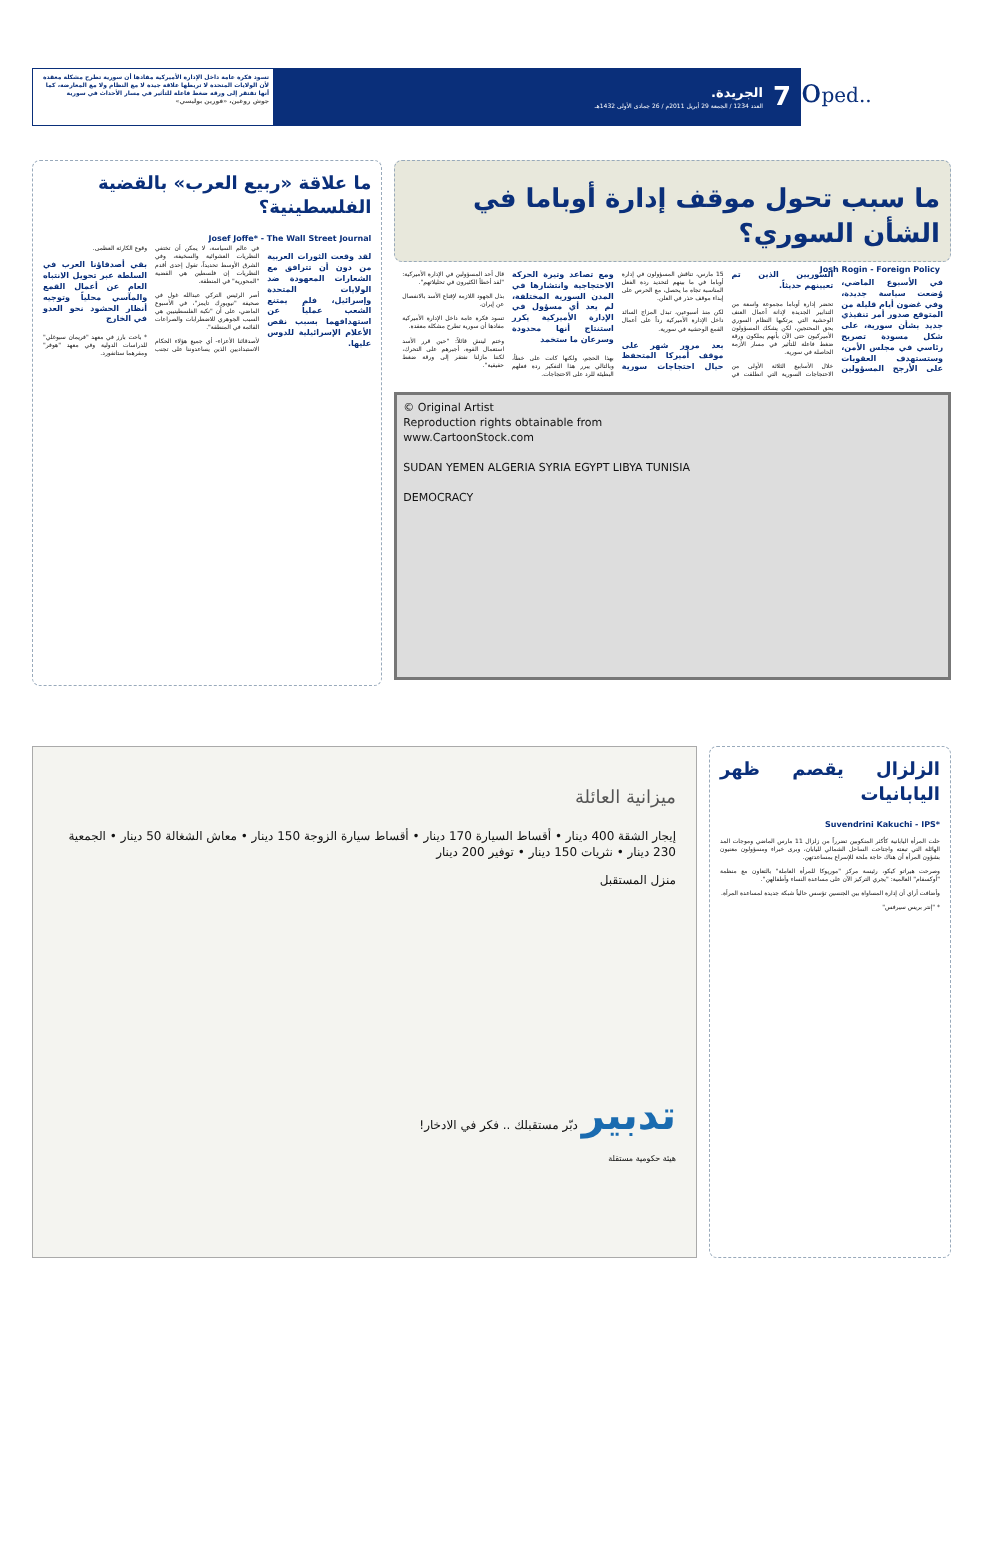oped..
7
الجريدة.
العدد 1234 / الجمعة 29 أبريل 2011م / 26 جمادى الأولى 1432هـ
تسود فكرة عامة داخل الإدارة الأميركية مفادها أن سورية تطرح مشكلة معقدة لأن الولايات المتحدة لا تربطها علاقة جيدة لا مع النظام ولا مع المعارضة، كما أنها تفتقر إلى ورقة ضغط فاعلة للتأثير في مسار الأحداث في سورية
جوش روغين، «فورين بوليسي»
ما سبب تحول موقف إدارة أوباما في الشأن السوري؟
Josh Rogin - Foreign Policy
في الأسبوع الماضي، وُضعت سياسة جديدة، وفي غضون أيام قليلة من المتوقع صدور أمر تنفيذي جديد بشأن سورية، على شكل مسودة تصريح رئاسي في مجلس الأمن، وستستهدف العقوبات على الأرجح المسؤولين السوريين الذين تم تعيينهم حديثاً.
تحضر إدارة أوباما مجموعة واسعة من التدابير الجديدة لإدانة أعمال العنف الوحشية التي يرتكبها النظام السوري بحق المحتجين، لكن يشكك المسؤولون الأميركيون حتى الآن بأنهم يملكون ورقة ضغط فاعلة للتأثير في مسار الأزمة الحاصلة في سورية.
خلال الأسابيع الثلاثة الأولى من الاحتجاجات السورية التي انطلقت في 15 مارس، تناقش المسؤولون في إدارة أوباما في ما بينهم لتحديد ردة الفعل المناسبة تجاه ما يحصل، مع الحرص على إبداء موقف حذر في العلن.
لكن منذ أسبوعين، تبدل المزاج السائد داخل الإدارة الأميركية رداً على أعمال القمع الوحشية في سورية.
بعد مرور شهر على موقف أميركا المتحفظ حيال احتجاجات سورية ومع تصاعد وتيرة الحركة الاحتجاجية وانتشارها في المدن السورية المختلفة، لم يعد أي مسؤول في الإدارة الأميركية يكرر استنتاج أنها محدودة وسرعان ما ستخمد
بهذا الحجم، ولكنها كانت على خطأ، وبالتالي يبرر هذا التفكير ردة فعلهم البطيئة للرد على الاحتجاجات.
قال أحد المسؤولين في الإدارة الأميركية: "لقد أخطأ الكثيرون في تحليلاتهم".
بذل الجهود اللازمة لإقناع الأسد بالانفصال عن إيران.
تسود فكرة عامة داخل الإدارة الأميركية مفادها أن سورية تطرح مشكلة معقدة.
وختم لينش قائلاً: "حين قرر الأسد استعمال القوة، أجبرهم على التحرك، لكننا مازلنا نفتقر إلى ورقة ضغط حقيقية".
© Original Artist
Reproduction rights obtainable from
www.CartoonStock.com
SUDAN YEMEN ALGERIA SYRIA EGYPT LIBYA TUNISIA
DEMOCRACY
ما علاقة «ربيع العرب» بالقضية الفلسطينية؟
Josef Joffe* - The Wall Street Journal
لقد وقعت الثورات العربية من دون أن تترافق مع الشعارات المعهودة ضد الولايات المتحدة وإسرائيل، فلم يمتنع الشعب عملياً عن استهدافهما بسبب نقص الأعلام الإسرائيلية للدوس عليها.
في عالم السياسة، لا يمكن أن تختفي النظريات العشوائية والسخيفة، وفي الشرق الأوسط تحديداً، تقول إحدى أقدم النظريات إن فلسطين هي القضية "المحورية" في المنطقة.
أصر الرئيس التركي عبدالله غول في صحيفة "نيويورك تايمز"، في الأسبوع الماضي، على أن "نكبة الفلسطينيين هي السبب الجوهري للاضطرابات والصراعات القائمة في المنطقة".
لأصدقائنا الأعزاء- أي جميع هؤلاء الحكام الاستبداديين الذين يساعدوننا على تجنب وقوع الكارثة العظمى.
بقي أصدقاؤنا العرب في السلطة عبر تحويل الانتباه العام عن أعمال القمع والمآسي محلياً وتوجيه أنظار الحشود نحو العدو في الخارج
* باحث بارز في معهد "فريمان سبوغلي" للدراسات الدولية وفي معهد "هوفر" ومقرهما ستانفورد.
الزلزال يقصم ظهر اليابانيات
Suvendrini Kakuchi - IPS*
حلت المرأة اليابانية كأكثر المنكوبين تضرراً من زلزال 11 مارس الماضي وموجات المد الهائلة التي تبعته واجتاحت الساحل الشمالي لليابان، وبرى خبراء ومسؤولون معنيون بشؤون المرأة أن هناك حاجة ملحة للإسراع بمساعدتهن.
وصرحت هيراتو كيكو، رئيسة مركز "موريوكا للمرأة العاملة" بالتعاون مع منظمة "أوكسفام" العالمية: "يجري التركيز الآن على مساعدة النساء وأطفالهن".
وأضافت أراي أن إدارة المساواة بين الجنسين تؤسس حالياً شبكة جديدة لمساعدة المرأة.
* "إنتر بريس سيرفس"
ميزانية العائلة
إيجار الشقة 400 دينار • أقساط السيارة 170 دينار • أقساط سيارة الزوجة 150 دينار • معاش الشغالة 50 دينار • الجمعية 230 دينار • نثريات 150 دينار • توفير 200 دينار
منزل المستقبل
تدبير دبّر مستقبلك .. فكر في الادخار!
هيئة حكومية مستقلة